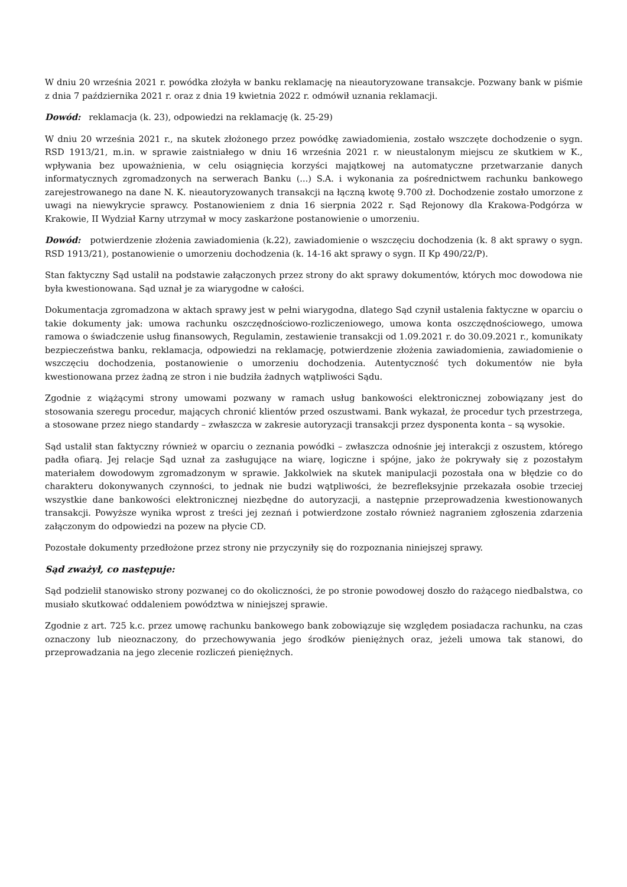W dniu 20 września 2021 r. powódka złożyła w banku reklamację na nieautoryzowane transakcje. Pozwany bank w piśmie z dnia 7 października 2021 r. oraz z dnia 19 kwietnia 2022 r. odmówił uznania reklamacji.
Dowód: reklamacja (k. 23), odpowiedzi na reklamację (k. 25-29)
W dniu 20 września 2021 r., na skutek złożonego przez powódkę zawiadomienia, zostało wszczęte dochodzenie o sygn. RSD 1913/21, m.in. w sprawie zaistniałego w dniu 16 września 2021 r. w nieustalonym miejscu ze skutkiem w K., wpływania bez upoważnienia, w celu osiągnięcia korzyści majątkowej na automatyczne przetwarzanie danych informatycznych zgromadzonych na serwerach Banku (...) S.A. i wykonania za pośrednictwem rachunku bankowego zarejestrowanego na dane N. K. nieautoryzowanych transakcji na łączną kwotę 9.700 zł. Dochodzenie zostało umorzone z uwagi na niewykrycie sprawcy. Postanowieniem z dnia 16 sierpnia 2022 r. Sąd Rejonowy dla Krakowa-Podgórza w Krakowie, II Wydział Karny utrzymał w mocy zaskarżone postanowienie o umorzeniu.
Dowód: potwierdzenie złożenia zawiadomienia (k.22), zawiadomienie o wszczęciu dochodzenia (k. 8 akt sprawy o sygn. RSD 1913/21), postanowienie o umorzeniu dochodzenia (k. 14-16 akt sprawy o sygn. II Kp 490/22/P).
Stan faktyczny Sąd ustalił na podstawie załączonych przez strony do akt sprawy dokumentów, których moc dowodowa nie była kwestionowana. Sąd uznał je za wiarygodne w całości.
Dokumentacja zgromadzona w aktach sprawy jest w pełni wiarygodna, dlatego Sąd czynił ustalenia faktyczne w oparciu o takie dokumenty jak: umowa rachunku oszczędnościowo-rozliczeniowego, umowa konta oszczędnościowego, umowa ramowa o świadczenie usług finansowych, Regulamin, zestawienie transakcji od 1.09.2021 r. do 30.09.2021 r., komunikaty bezpieczeństwa banku, reklamacja, odpowiedzi na reklamację, potwierdzenie złożenia zawiadomienia, zawiadomienie o wszczęciu dochodzenia, postanowienie o umorzeniu dochodzenia. Autentyczność tych dokumentów nie była kwestionowana przez żadną ze stron i nie budziła żadnych wątpliwości Sądu.
Zgodnie z wiążącymi strony umowami pozwany w ramach usług bankowości elektronicznej zobowiązany jest do stosowania szeregu procedur, mających chronić klientów przed oszustwami. Bank wykazał, że procedur tych przestrzega, a stosowane przez niego standardy – zwłaszcza w zakresie autoryzacji transakcji przez dysponenta konta – są wysokie.
Sąd ustalił stan faktyczny również w oparciu o zeznania powódki – zwłaszcza odnośnie jej interakcji z oszustem, którego padła ofiarą. Jej relacje Sąd uznał za zasługujące na wiarę, logiczne i spójne, jako że pokrywały się z pozostałym materiałem dowodowym zgromadzonym w sprawie. Jakkolwiek na skutek manipulacji pozostała ona w błędzie co do charakteru dokonywanych czynności, to jednak nie budzi wątpliwości, że bezrefleksyjnie przekazała osobie trzeciej wszystkie dane bankowości elektronicznej niezbędne do autoryzacji, a następnie przeprowadzenia kwestionowanych transakcji. Powyższe wynika wprost z treści jej zeznań i potwierdzone zostało również nagraniem zgłoszenia zdarzenia załączonym do odpowiedzi na pozew na płycie CD.
Pozostałe dokumenty przedłożone przez strony nie przyczyniły się do rozpoznania niniejszej sprawy.
Sąd zważył, co następuje:
Sąd podzielił stanowisko strony pozwanej co do okoliczności, że po stronie powodowej doszło do rażącego niedbalstwa, co musiało skutkować oddaleniem powództwa w niniejszej sprawie.
Zgodnie z art. 725 k.c. przez umowę rachunku bankowego bank zobowiązuje się względem posiadacza rachunku, na czas oznaczony lub nieoznaczony, do przechowywania jego środków pieniężnych oraz, jeżeli umowa tak stanowi, do przeprowadzania na jego zlecenie rozliczeń pieniężnych.